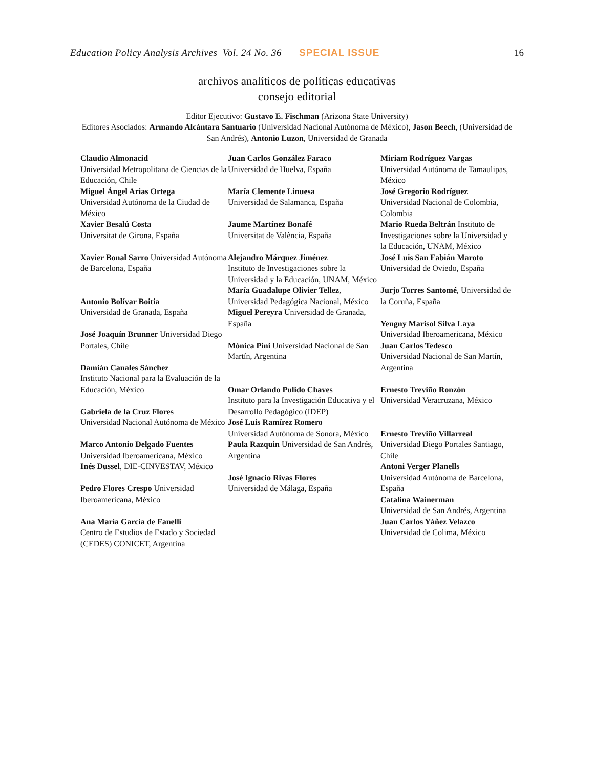Education Policy Analysis Archives Vol. 24 No. 36 SPECIAL ISSUE 16
archivos analíticos de políticas educativas
consejo editorial
Editor Ejecutivo: Gustavo E. Fischman (Arizona State University)
Editores Asociados: Armando Alcántara Santuario (Universidad Nacional Autónoma de México), Jason Beech, (Universidad de San Andrés), Antonio Luzon, Universidad de Granada
| Claudio Almonacid Universidad Metropolitana de Ciencias de la Educación, Chile Miguel Ángel Arias Ortega Universidad Autónoma de la Ciudad de México Xavier Besalú Costa Universitat de Girona, España | Juan Carlos González Faraco Universidad de Huelva, España María Clemente Linuesa Universidad de Salamanca, España Jaume Martínez Bonafé Universitat de València, España | Miriam Rodríguez Vargas Universidad Autónoma de Tamaulipas, México José Gregorio Rodríguez Universidad Nacional de Colombia, Colombia Mario Rueda Beltrán Instituto de Investigaciones sobre la Universidad y la Educación, UNAM, México |
| Xavier Bonal Sarro Universidad Autónoma de Barcelona, España Antonio Bolívar Boitia Universidad de Granada, España José Joaquín Brunner Universidad Diego Portales, Chile Damián Canales Sánchez Instituto Nacional para la Evaluación de la Educación, México Gabriela de la Cruz Flores Universidad Nacional Autónoma de México Marco Antonio Delgado Fuentes Universidad Iberoamericana, México Inés Dussel , DIE-CINVESTAV, México Pedro Flores Crespo Universidad Iberoamericana, México Ana María García de Fanelli Centro de Estudios de Estado y Sociedad (CEDES) CONICET, Argentina | Alejandro Márquez Jiménez Instituto de Investigaciones sobre la Universidad y la Educación, UNAM, México María Guadalupe Olivier Tellez , Universidad Pedagógica Nacional, México Miguel Pereyra Universidad de Granada, España Mónica Pini Universidad Nacional de San Martín, Argentina Omar Orlando Pulido Chaves Instituto para la Investigación Educativa y el Desarrollo Pedagógico (IDEP) José Luis Ramírez Romero Universidad Autónoma de Sonora, México Paula Razquin Universidad de San Andrés, Argentina José Ignacio Rivas Flores Universidad de Málaga, España | José Luis San Fabián Maroto Universidad de Oviedo, España Jurjo Torres Santomé , Universidad de la Coruña, España Yengny Marisol Silva Laya Universidad Iberoamericana, México Juan Carlos Tedesco Universidad Nacional de San Martín, Argentina Ernesto Treviño Ronzón Universidad Veracruzana, México Ernesto Treviño Villarreal Universidad Diego Portales Santiago, Chile Antoni Verger Planells Universidad Autónoma de Barcelona, España Catalina Wainerman Universidad de San Andrés, Argentina Juan Carlos Yáñez Velazco Universidad de Colima, México |